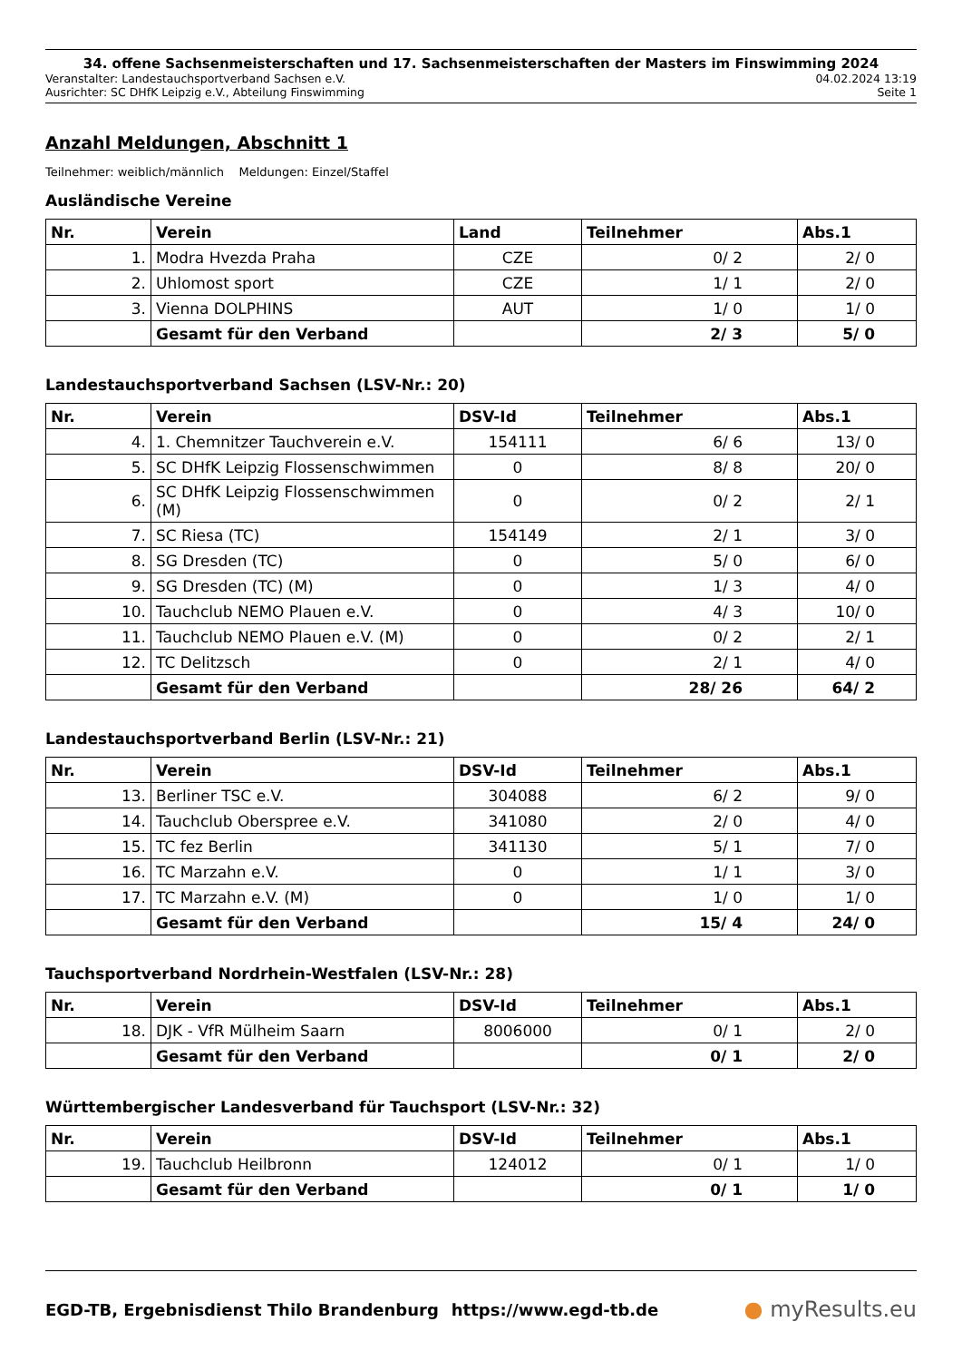34. offene Sachsenmeisterschaften und 17. Sachsenmeisterschaften der Masters im Finswimming 2024
Veranstalter: Landestauchsportverband Sachsen e.V. 04.02.2024 13:19
Ausrichter: SC DHfK Leipzig e.V., Abteilung Finswimming Seite 1
Anzahl Meldungen, Abschnitt 1
Teilnehmer: weiblich/männlich Meldungen: Einzel/Staffel
Ausländische Vereine
| Nr. | Verein | Land | Teilnehmer | Abs.1 |
| --- | --- | --- | --- | --- |
| 1. | Modra Hvezda Praha | CZE | 0/ 2 | 2/ 0 |
| 2. | Uhlomost sport | CZE | 1/ 1 | 2/ 0 |
| 3. | Vienna DOLPHINS | AUT | 1/ 0 | 1/ 0 |
| | Gesamt für den Verband | | 2/ 3 | 5/ 0 |
Landestauchsportverband Sachsen (LSV-Nr.: 20)
| Nr. | Verein | DSV-Id | Teilnehmer | Abs.1 |
| --- | --- | --- | --- | --- |
| 4. | 1. Chemnitzer Tauchverein e.V. | 154111 | 6/ 6 | 13/ 0 |
| 5. | SC DHfK Leipzig Flossenschwimmen | 0 | 8/ 8 | 20/ 0 |
| 6. | SC DHfK Leipzig Flossenschwimmen (M) | 0 | 0/ 2 | 2/ 1 |
| 7. | SC Riesa (TC) | 154149 | 2/ 1 | 3/ 0 |
| 8. | SG Dresden (TC) | 0 | 5/ 0 | 6/ 0 |
| 9. | SG Dresden (TC) (M) | 0 | 1/ 3 | 4/ 0 |
| 10. | Tauchclub NEMO Plauen e.V. | 0 | 4/ 3 | 10/ 0 |
| 11. | Tauchclub NEMO Plauen e.V. (M) | 0 | 0/ 2 | 2/ 1 |
| 12. | TC Delitzsch | 0 | 2/ 1 | 4/ 0 |
| | Gesamt für den Verband | | 28/ 26 | 64/ 2 |
Landestauchsportverband Berlin (LSV-Nr.: 21)
| Nr. | Verein | DSV-Id | Teilnehmer | Abs.1 |
| --- | --- | --- | --- | --- |
| 13. | Berliner TSC e.V. | 304088 | 6/ 2 | 9/ 0 |
| 14. | Tauchclub Oberspree e.V. | 341080 | 2/ 0 | 4/ 0 |
| 15. | TC fez Berlin | 341130 | 5/ 1 | 7/ 0 |
| 16. | TC Marzahn e.V. | 0 | 1/ 1 | 3/ 0 |
| 17. | TC Marzahn e.V. (M) | 0 | 1/ 0 | 1/ 0 |
| | Gesamt für den Verband | | 15/ 4 | 24/ 0 |
Tauchsportverband Nordrhein-Westfalen (LSV-Nr.: 28)
| Nr. | Verein | DSV-Id | Teilnehmer | Abs.1 |
| --- | --- | --- | --- | --- |
| 18. | DJK - VfR Mülheim Saarn | 8006000 | 0/ 1 | 2/ 0 |
| | Gesamt für den Verband | | 0/ 1 | 2/ 0 |
Württembergischer Landesverband für Tauchsport (LSV-Nr.: 32)
| Nr. | Verein | DSV-Id | Teilnehmer | Abs.1 |
| --- | --- | --- | --- | --- |
| 19. | Tauchclub Heilbronn | 124012 | 0/ 1 | 1/ 0 |
| | Gesamt für den Verband | | 0/ 1 | 1/ 0 |
EGD-TB, Ergebnisdienst Thilo Brandenburg https://www.egd-tb.de ● myResults.eu